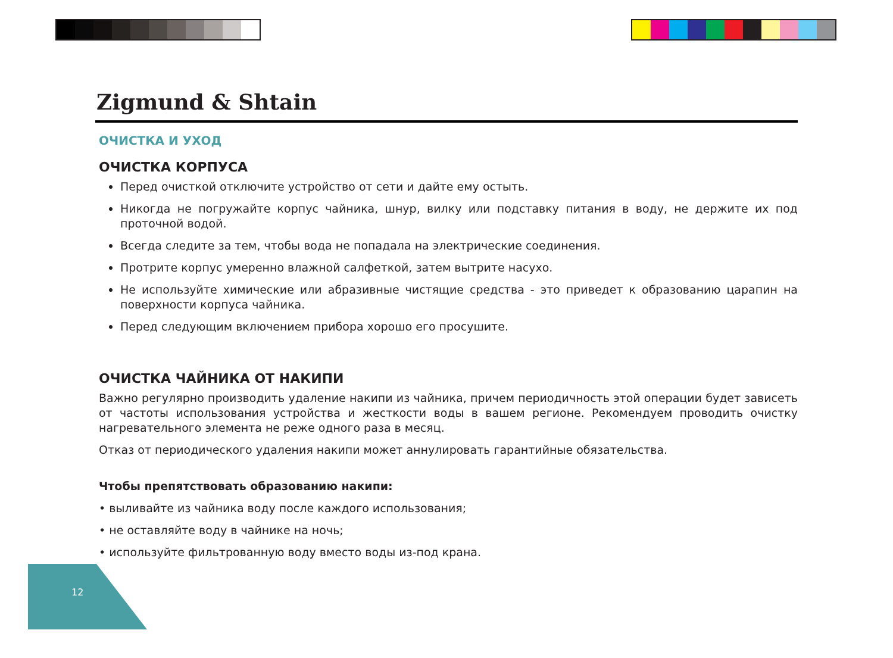Zigmund & Shtain
ОЧИСТКА И УХОД
ОЧИСТКА КОРПУСА
Перед очисткой отключите устройство от сети и дайте ему остыть.
Никогда не погружайте корпус чайника, шнур, вилку или подставку питания в воду, не держите их под проточной водой.
Всегда следите за тем, чтобы вода не попадала на электрические соединения.
Протрите корпус умеренно влажной салфеткой, затем вытрите насухо.
Не используйте химические или абразивные чистящие средства - это приведет к образованию царапин на поверхности корпуса чайника.
Перед следующим включением прибора хорошо его просушите.
ОЧИСТКА ЧАЙНИКА ОТ НАКИПИ
Важно регулярно производить удаление накипи из чайника, причем периодичность этой операции будет зависеть от частоты использования устройства и жесткости воды в вашем регионе. Рекомендуем проводить очистку нагревательного элемента не реже одного раза в месяц.
Отказ от периодического удаления накипи может аннулировать гарантийные обязательства.
Чтобы препятствовать образованию накипи:
• выливайте из чайника воду после каждого использования;
• не оставляйте воду в чайнике на ночь;
• используйте фильтрованную воду вместо воды из-под крана.
12